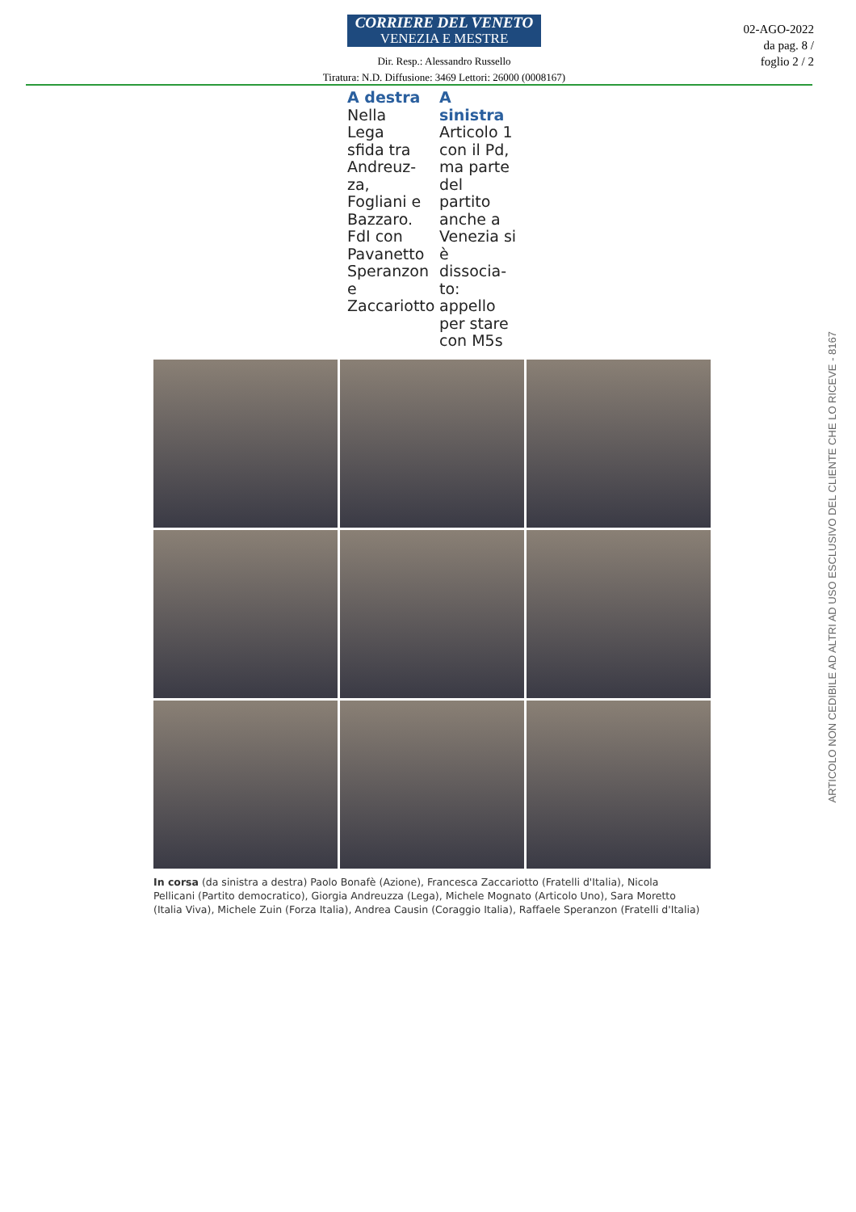CORRIERE DEL VENETO
VENEZIA E MESTRE
Dir. Resp.: Alessandro Russello
Tiratura: N.D. Diffusione: 3469 Lettori: 26000 (0008167)
02-AGO-2022
da pag. 8 /
foglio 2 / 2
A destra
Nella Lega sfida tra Andreuz- za, Fogliani e Bazzaro. FdI con Pavanetto Speranzon e Zaccariotto
A sinistra
Articolo 1 con il Pd, ma parte del partito anche a Venezia si è dissocia- to: appello per stare con M5s
In corsa (da sinistra a destra) Paolo Bonafè (Azione), Francesca Zaccariotto (Fratelli d'Italia), Nicola Pellicani (Partito democratico), Giorgia Andreuzza (Lega), Michele Mognato (Articolo Uno), Sara Moretto (Italia Viva), Michele Zuin (Forza Italia), Andrea Causin (Coraggio Italia), Raffaele Speranzon (Fratelli d'Italia)
ARTICOLO NON CEDIBILE AD ALTRI AD USO ESCLUSIVO DEL CLIENTE CHE LO RICEVE - 8167